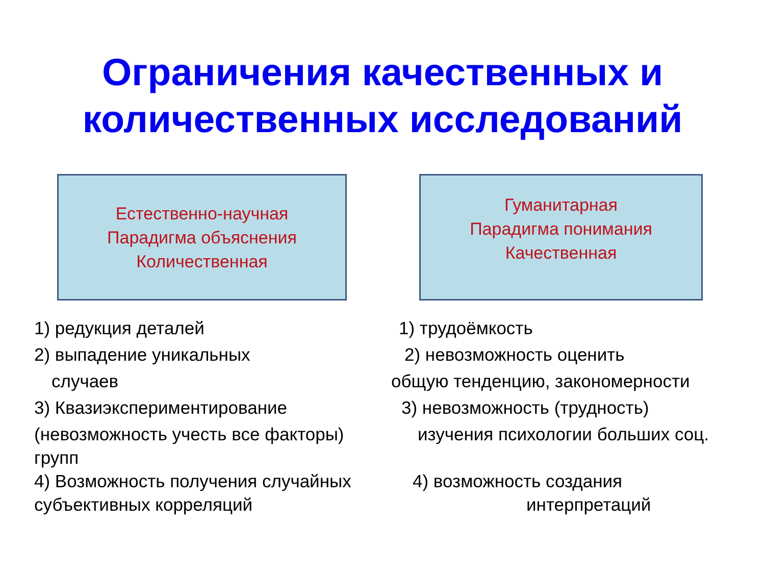Ограничения качественных и
количественных исследований
Естественно-научная
Парадигма объяснения
Количественная
Гуманитарная
Парадигма понимания
Качественная
1) редукция деталей
2) выпадение уникальных
случаев
3) Квазиэкспериментирование
(невозможность учесть все факторы)
групп
4) Возможность получения случайных
субъективных корреляций
1) трудоёмкость
2) невозможность оценить
общую тенденцию, закономерности
3) невозможность (трудность)
изучения психологии больших соц.
4) возможность создания
интерпретаций